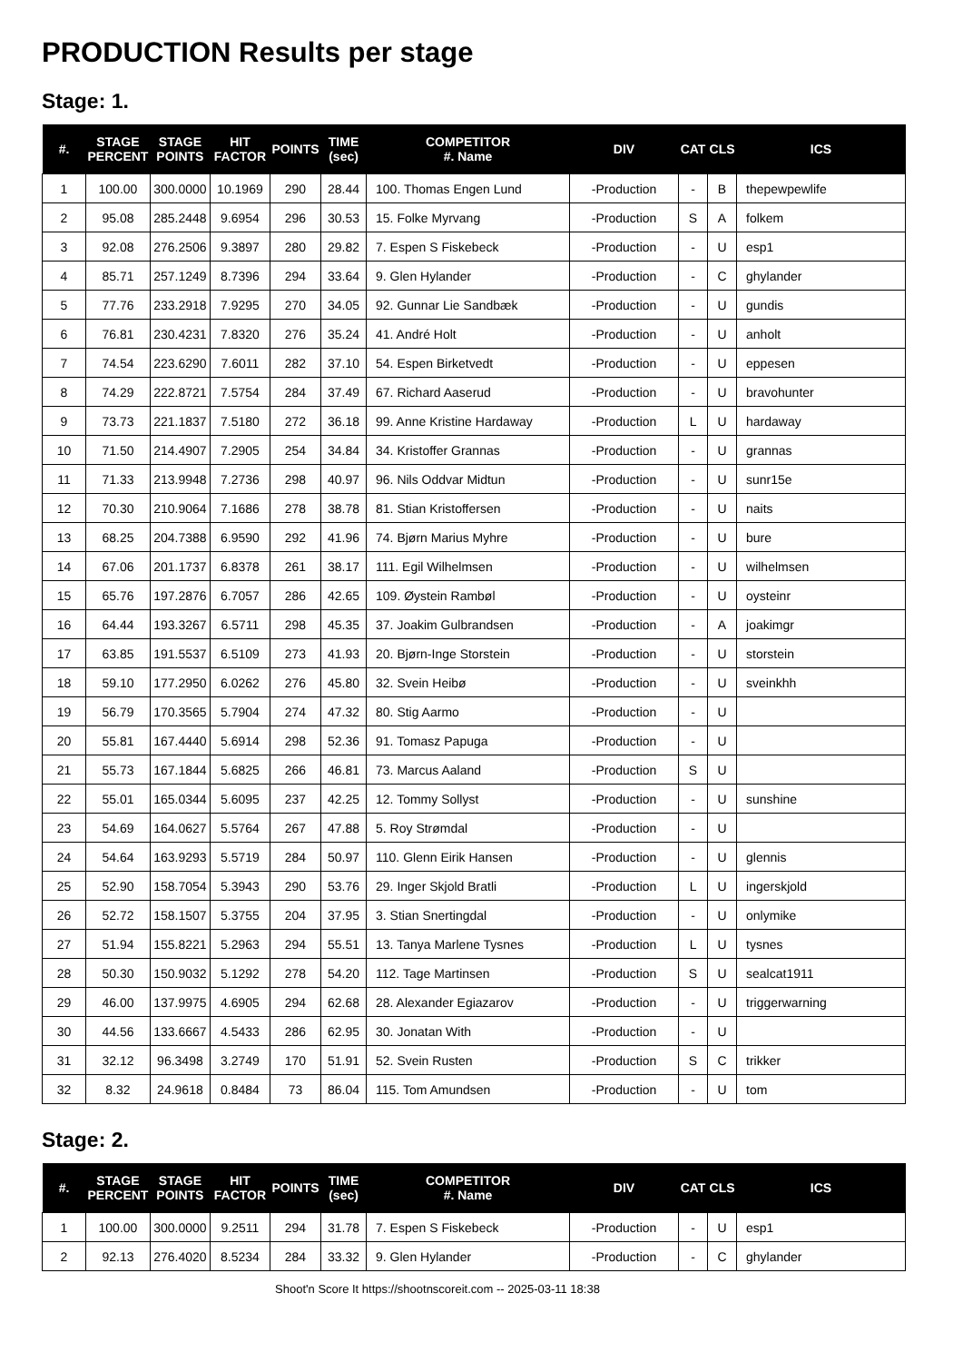PRODUCTION Results per stage
Stage: 1.
| #. | STAGE PERCENT | STAGE POINTS | HIT FACTOR | POINTS | TIME (sec) | COMPETITOR #. Name | DIV | CAT | CLS | ICS |
| --- | --- | --- | --- | --- | --- | --- | --- | --- | --- | --- |
| 1 | 100.00 | 300.0000 | 10.1969 | 290 | 28.44 | 100. Thomas Engen Lund | -Production | - | B | thepewpewlife |
| 2 | 95.08 | 285.2448 | 9.6954 | 296 | 30.53 | 15. Folke Myrvang | -Production | S | A | folkem |
| 3 | 92.08 | 276.2506 | 9.3897 | 280 | 29.82 | 7. Espen S Fiskebeck | -Production | - | U | esp1 |
| 4 | 85.71 | 257.1249 | 8.7396 | 294 | 33.64 | 9. Glen Hylander | -Production | - | C | ghylander |
| 5 | 77.76 | 233.2918 | 7.9295 | 270 | 34.05 | 92. Gunnar Lie Sandbæk | -Production | - | U | gundis |
| 6 | 76.81 | 230.4231 | 7.8320 | 276 | 35.24 | 41. André Holt | -Production | - | U | anholt |
| 7 | 74.54 | 223.6290 | 7.6011 | 282 | 37.10 | 54. Espen Birketvedt | -Production | - | U | eppesen |
| 8 | 74.29 | 222.8721 | 7.5754 | 284 | 37.49 | 67. Richard Aaserud | -Production | - | U | bravohunter |
| 9 | 73.73 | 221.1837 | 7.5180 | 272 | 36.18 | 99. Anne Kristine Hardaway | -Production | L | U | hardaway |
| 10 | 71.50 | 214.4907 | 7.2905 | 254 | 34.84 | 34. Kristoffer Grannas | -Production | - | U | grannas |
| 11 | 71.33 | 213.9948 | 7.2736 | 298 | 40.97 | 96. Nils Oddvar Midtun | -Production | - | U | sunr15e |
| 12 | 70.30 | 210.9064 | 7.1686 | 278 | 38.78 | 81. Stian Kristoffersen | -Production | - | U | naits |
| 13 | 68.25 | 204.7388 | 6.9590 | 292 | 41.96 | 74. Bjørn Marius Myhre | -Production | - | U | bure |
| 14 | 67.06 | 201.1737 | 6.8378 | 261 | 38.17 | 111. Egil Wilhelmsen | -Production | - | U | wilhelmsen |
| 15 | 65.76 | 197.2876 | 6.7057 | 286 | 42.65 | 109. Øystein Rambøl | -Production | - | U | oysteinr |
| 16 | 64.44 | 193.3267 | 6.5711 | 298 | 45.35 | 37. Joakim Gulbrandsen | -Production | - | A | joakimgr |
| 17 | 63.85 | 191.5537 | 6.5109 | 273 | 41.93 | 20. Bjørn-Inge Storstein | -Production | - | U | storstein |
| 18 | 59.10 | 177.2950 | 6.0262 | 276 | 45.80 | 32. Svein Heibø | -Production | - | U | sveinkhh |
| 19 | 56.79 | 170.3565 | 5.7904 | 274 | 47.32 | 80. Stig Aarmo | -Production | - | U | |
| 20 | 55.81 | 167.4440 | 5.6914 | 298 | 52.36 | 91. Tomasz Papuga | -Production | - | U | |
| 21 | 55.73 | 167.1844 | 5.6825 | 266 | 46.81 | 73. Marcus Aaland | -Production | S | U | |
| 22 | 55.01 | 165.0344 | 5.6095 | 237 | 42.25 | 12. Tommy Sollyst | -Production | - | U | sunshine |
| 23 | 54.69 | 164.0627 | 5.5764 | 267 | 47.88 | 5. Roy Strømdal | -Production | - | U | |
| 24 | 54.64 | 163.9293 | 5.5719 | 284 | 50.97 | 110. Glenn Eirik Hansen | -Production | - | U | glennis |
| 25 | 52.90 | 158.7054 | 5.3943 | 290 | 53.76 | 29. Inger Skjold Bratli | -Production | L | U | ingerskjold |
| 26 | 52.72 | 158.1507 | 5.3755 | 204 | 37.95 | 3. Stian Snertingdal | -Production | - | U | onlymike |
| 27 | 51.94 | 155.8221 | 5.2963 | 294 | 55.51 | 13. Tanya Marlene Tysnes | -Production | L | U | tysnes |
| 28 | 50.30 | 150.9032 | 5.1292 | 278 | 54.20 | 112. Tage Martinsen | -Production | S | U | sealcat1911 |
| 29 | 46.00 | 137.9975 | 4.6905 | 294 | 62.68 | 28. Alexander Egiazarov | -Production | - | U | triggerwarning |
| 30 | 44.56 | 133.6667 | 4.5433 | 286 | 62.95 | 30. Jonatan With | -Production | - | U | |
| 31 | 32.12 | 96.3498 | 3.2749 | 170 | 51.91 | 52. Svein Rusten | -Production | S | C | trikker |
| 32 | 8.32 | 24.9618 | 0.8484 | 73 | 86.04 | 115. Tom Amundsen | -Production | - | U | tom |
Stage: 2.
| #. | STAGE PERCENT | STAGE POINTS | HIT FACTOR | POINTS | TIME (sec) | COMPETITOR #. Name | DIV | CAT | CLS | ICS |
| --- | --- | --- | --- | --- | --- | --- | --- | --- | --- | --- |
| 1 | 100.00 | 300.0000 | 9.2511 | 294 | 31.78 | 7. Espen S Fiskebeck | -Production | - | U | esp1 |
| 2 | 92.13 | 276.4020 | 8.5234 | 284 | 33.32 | 9. Glen Hylander | -Production | - | C | ghylander |
Shoot'n Score It https://shootnscoreit.com -- 2025-03-11 18:38